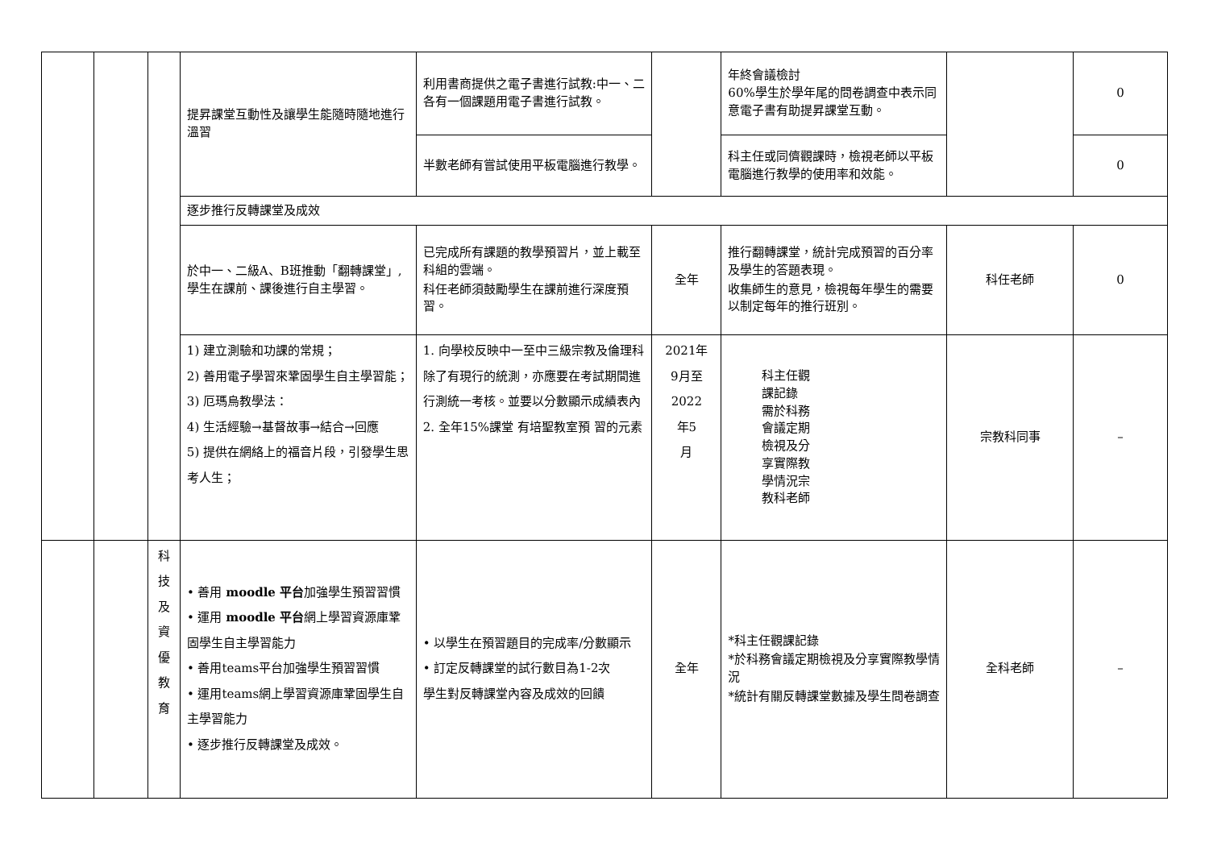| | | | 提昇課堂互動性及讓學生能隨時隨地進行溫習 | 利用書商提供之電子書進行試教:中一、二各有一個課題用電子書進行試教。 | | 年終會議檢討 60%學生於學年尾的問卷調查中表示同意電子書有助提昇課堂互動。 | | 0 |
| | | | | 半數老師有嘗試使用平板電腦進行教學。 | | 科主任或同儕觀課時，檢視老師以平板電腦進行教學的使用率和效能。 | | 0 |
| | | | 逐步推行反轉課堂及成效 | | | | | |
| | | | 於中一、二級A、B班推動「翻轉課堂」,學生在課前、課後進行自主學習。 | 已完成所有課題的教學預習片，並上載至科組的雲端。 科任老師須鼓勵學生在課前進行深度預習。 | 全年 | 推行翻轉課堂，統計完成預習的百分率及學生的答題表現。 收集師生的意見，檢視每年學生的需要以制定每年的推行班別。 | 科任老師 | 0 |
| | | | 1) 建立測驗和功課的常規； 2) 善用電子學習來鞏固學生自主學習能； 3) 厄瑪烏教學法： 4) 生活經驗→基督故事→結合→回應 5) 提供在網絡上的福音片段，引發學生思考人生； | 1. 向學校反映中一至中三級宗教及倫理科除了有現行的統測，亦應要在考試期間進行測統一考核。並要以分數顯示成績表內 2. 全年15%課堂 有培聖教室預 習的元素 | 2021年 9月至 2022 年5 月 | 科主任觀 課記錄 需於科務 會議定期 檢視及分 享實際教 學情況宗 教科老師 | 宗教科同事 | – |
| | | 科 技 及 資 優 教 育 | • 善用 moodle 平台 加強學生預習習慣 • 運用 moodle 平台 網上學習資源庫鞏固學生自主學習能力 • 善用teams平台加強學生預習習慣 • 運用teams網上學習資源庫鞏固學生自主學習能力 • 逐步推行反轉課堂及成效。 | • 以學生在預習題目的完成率/分數顯示 • 訂定反轉課堂的試行數目為1-2次 學生對反轉課堂內容及成效的回饋 | 全年 | *科主任觀課記錄 *於科務會議定期檢視及分享實際教學情況 *統計有關反轉課堂數據及學生問卷調查 | 全科老師 | – |